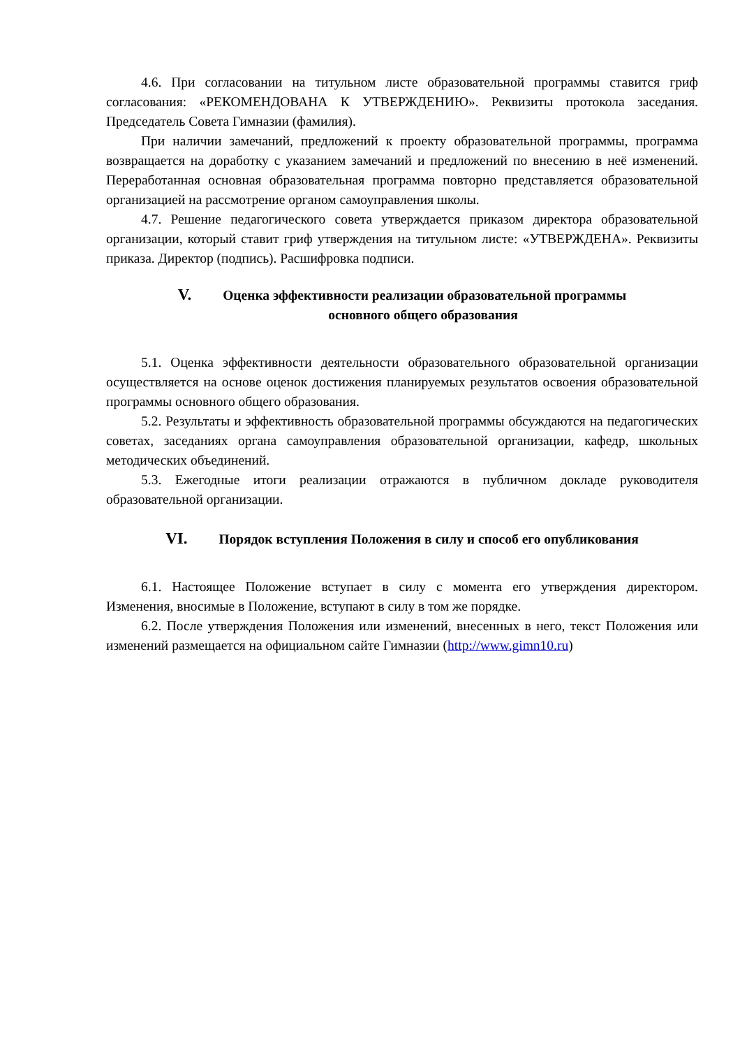4.6. При согласовании на титульном листе образовательной программы ставится гриф согласования: «РЕКОМЕНДОВАНА К УТВЕРЖДЕНИЮ». Реквизиты протокола заседания. Председатель Совета Гимназии (фамилия).
При наличии замечаний, предложений к проекту образовательной программы, программа возвращается на доработку с указанием замечаний и предложений по внесению в неё изменений. Переработанная основная образовательная программа повторно представляется образовательной организацией на рассмотрение органом самоуправления школы.
4.7. Решение педагогического совета утверждается приказом директора образовательной организации, который ставит гриф утверждения на титульном листе: «УТВЕРЖДЕНА». Реквизиты приказа. Директор (подпись). Расшифровка подписи.
V. Оценка эффективности реализации образовательной программы
основного общего образования
5.1. Оценка эффективности деятельности образовательного образовательной организации осуществляется на основе оценок достижения планируемых результатов освоения образовательной программы основного общего образования.
5.2. Результаты и эффективность образовательной программы обсуждаются на педагогических советах, заседаниях органа самоуправления образовательной организации, кафедр, школьных методических объединений.
5.3. Ежегодные итоги реализации отражаются в публичном докладе руководителя образовательной организации.
VI. Порядок вступления Положения в силу и способ его опубликования
6.1. Настоящее Положение вступает в силу с момента его утверждения директором. Изменения, вносимые в Положение, вступают в силу в том же порядке.
6.2. После утверждения Положения или изменений, внесенных в него, текст Положения или изменений размещается на официальном сайте Гимназии (http://www.gimn10.ru)